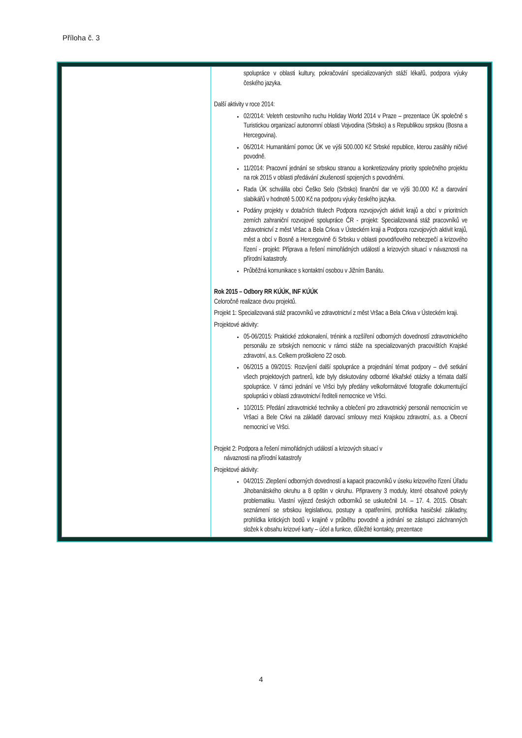Příloha č. 3
| | spolupráce v oblasti kultury, pokračování specializovaných stáží lékařů, podpora výuky českého jazyka. Další aktivity v roce 2014: 02/2014: Veletrh cestovního ruchu Holiday World 2014 v Praze – prezentace ÚK společně s Turistickou organizací autonomní oblasti Vojvodina (Srbsko) a s Republikou srpskou (Bosna a Hercegovina). 06/2014: Humanitární pomoc ÚK ve výši 500.000 Kč Srbské republice, kterou zasáhly ničivé povodně. 11/2014: Pracovní jednání se srbskou stranou a konkretizovány priority společného projektu na rok 2015 v oblasti předávání zkušeností spojených s povodněmi. Rada ÚK schválila obci Češko Selo (Srbsko) finanční dar ve výši 30.000 Kč a darování slabikářů v hodnotě 5.000 Kč na podporu výuky českého jazyka. Podány projekty v dotačních titulech Podpora rozvojových aktivit krajů a obcí v prioritních zemích zahraniční rozvojové spolupráce ČR - projekt: Specializovaná stáž pracovníků ve zdravotnictví z měst Vršac a Bela Crkva v Ústeckém kraji a Podpora rozvojových aktivit krajů, měst a obcí v Bosně a Hercegovině či Srbsku v oblasti povodňového nebezpečí a krizového řízení - projekt: Příprava a řešení mimořádných událostí a krizových situací v návaznosti na přírodní katastrofy. Průběžná komunikace s kontaktní osobou v Jižním Banátu. Rok 2015 – Odbory RR KÚÚK, INF KÚÚK Celoročně realizace dvou projektů. Projekt 1: Specializovaná stáž pracovníků ve zdravotnictví z měst Vršac a Bela Crkva v Ústeckém kraji. Projektové aktivity: 05-06/2015: Praktické zdokonalení, trénink a rozšíření odborných dovedností zdravotnického personálu ze srbských nemocnic v rámci stáže na specializovaných pracovištích Krajské zdravotní, a.s. Celkem proškoleno 22 osob. 06/2015 a 09/2015: Rozvíjení další spolupráce a projednání témat podpory – dvě setkání všech projektových partnerů, kde byly diskutovány odborné lékařské otázky a témata další spolupráce. V rámci jednání ve Vršci byly předány velkoformátové fotografie dokumentující spolupráci v oblasti zdravotnictví řediteli nemocnice ve Vršci. 10/2015: Předání zdravotnické techniky a oblečení pro zdravotnický personál nemocnicím ve Vršaci a Bele Crkvi na základě darovací smlouvy mezi Krajskou zdravotní, a.s. a Obecní nemocnicí ve Vršci. Projekt 2: Podpora a řešení mimořádných událostí a krizových situací v návaznosti na přírodní katastrofy Projektové aktivity: 04/2015: Zlepšení odborných dovedností a kapacit pracovníků v úseku krizového řízení Úřadu Jihobanátského okruhu a 8 opštin v okruhu. Připraveny 3 moduly, které obsahově pokryly problematiku. Vlastní výjezd českých odborníků se uskutečnil 14. – 17. 4. 2015. Obsah: seznámení se srbskou legislativou, postupy a opatřeními, prohlídka hasičské základny, prohlídka kritických bodů v krajině v průběhu povodně a jednání se zástupci záchranných složek k obsahu krizové karty – účel a funkce, důležité kontakty, prezentace |
4